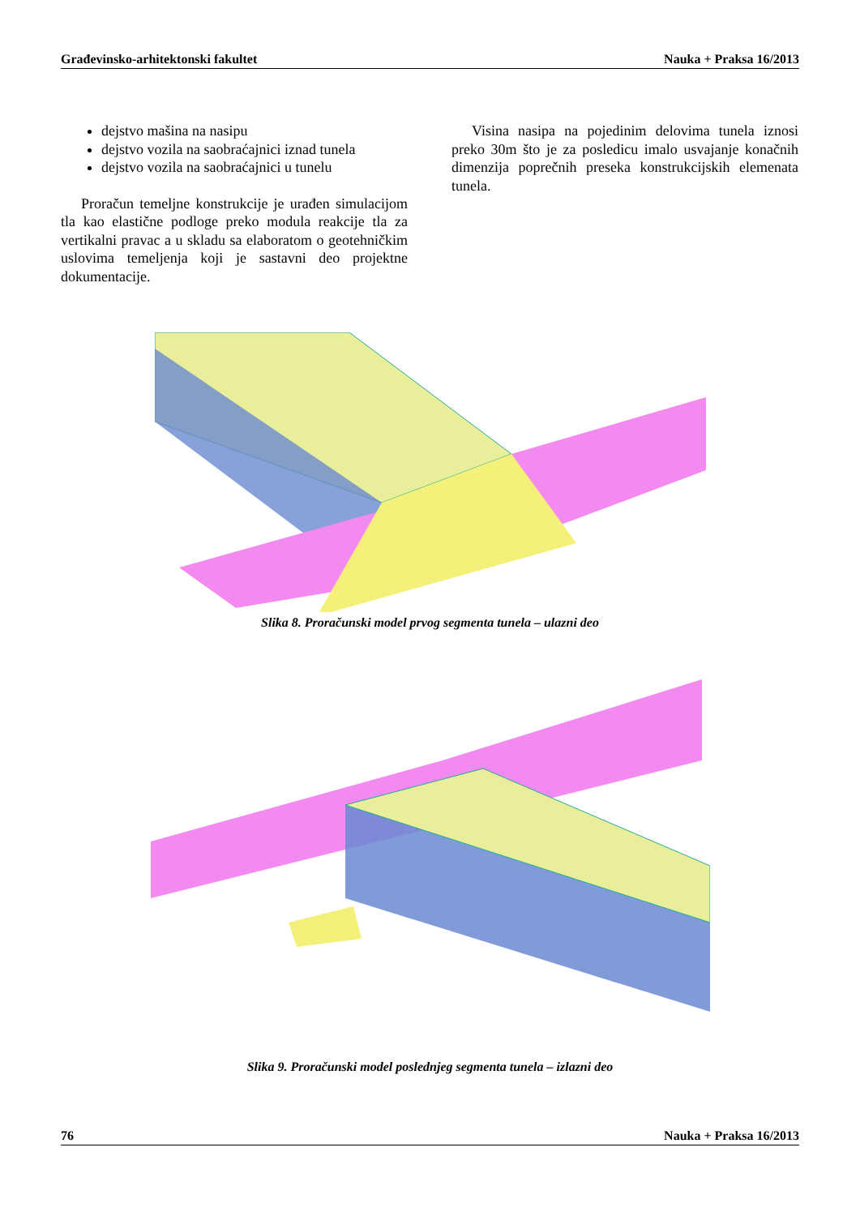Građevinsko-arhitektonski fakultet Nauka + Praksa 16/2013
dejstvo mašina na nasipu
dejstvo vozila na saobraćajnici iznad tunela
dejstvo vozila na saobraćajnici u tunelu
Proračun temeljne konstrukcije je urađen simulacijom tla kao elastične podloge preko modula reakcije tla za vertikalni pravac a u skladu sa elaboratom o geotehničkim uslovima temeljenja koji je sastavni deo projektne dokumentacije.
Visina nasipa na pojedinim delovima tunela iznosi preko 30m što je za posledicu imalo usvajanje konačnih dimenzija poprečnih preseka konstrukcijskih elemenata tunela.
Slika 8. Proračunski model prvog segmenta tunela – ulazni deo
Slika 9. Proračunski model poslednjeg segmenta tunela – izlazni deo
76 Nauka + Praksa 16/2013